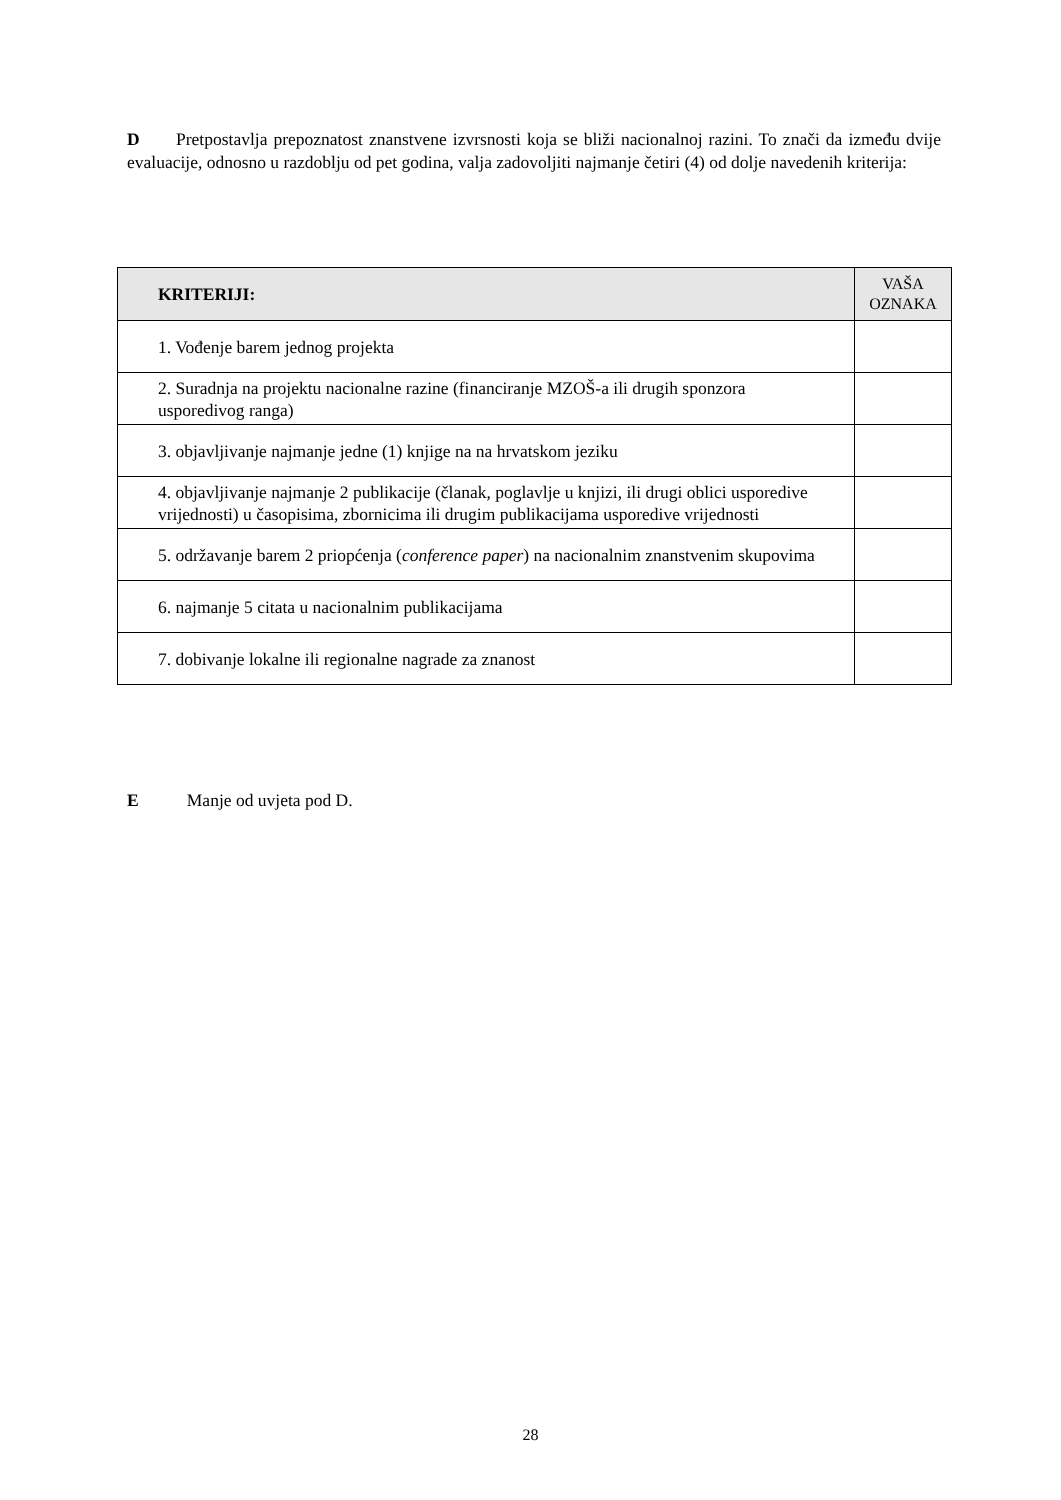D Pretpostavlja prepoznatost znanstvene izvrsnosti koja se bliži nacionalnoj razini. To znači da između dvije evaluacije, odnosno u razdoblju od pet godina, valja zadovoljiti najmanje četiri (4) od dolje navedenih kriterija:
| KRITERIJI: | VAŠA OZNAKA |
| --- | --- |
| 1. Vođenje barem jednog projekta | |
| 2. Suradnja na projektu nacionalne razine (financiranje MZOŠ-a ili drugih sponzora usporedivog ranga) | |
| 3. objavljivanje najmanje jedne (1) knjige na na hrvatskom jeziku | |
| 4. objavljivanje najmanje 2 publikacije (članak, poglavlje u knjizi, ili drugi oblici usporedive vrijednosti) u časopisima, zbornicima ili drugim publikacijama usporedive vrijednosti | |
| 5. održavanje barem 2 priopćenja ( conference paper ) na nacionalnim znanstvenim skupovima | |
| 6. najmanje 5 citata u nacionalnim publikacijama | |
| 7. dobivanje lokalne ili regionalne nagrade za znanost | |
E Manje od uvjeta pod D.
28